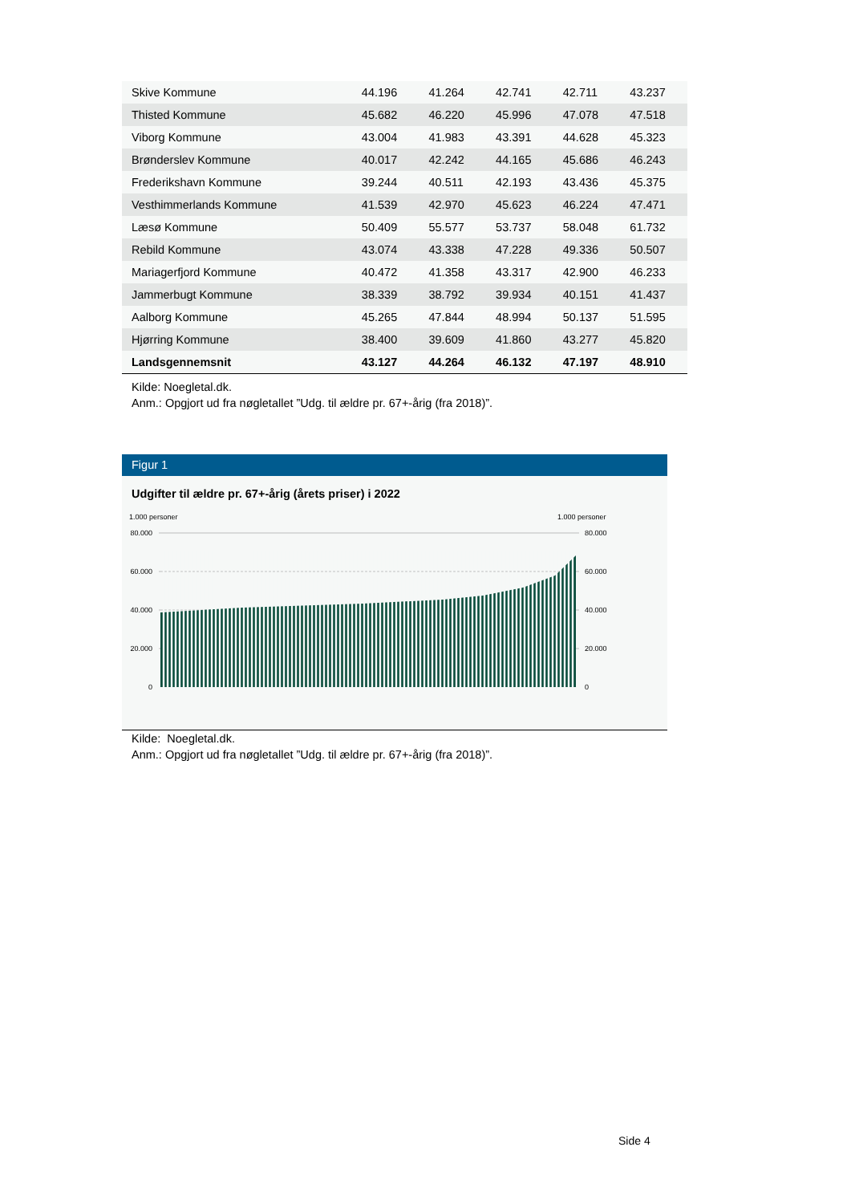| Skive Kommune | 44.196 | 41.264 | 42.741 | 42.711 | 43.237 |
| Thisted Kommune | 45.682 | 46.220 | 45.996 | 47.078 | 47.518 |
| Viborg Kommune | 43.004 | 41.983 | 43.391 | 44.628 | 45.323 |
| Brønderslev Kommune | 40.017 | 42.242 | 44.165 | 45.686 | 46.243 |
| Frederikshavn Kommune | 39.244 | 40.511 | 42.193 | 43.436 | 45.375 |
| Vesthimmerlands Kommune | 41.539 | 42.970 | 45.623 | 46.224 | 47.471 |
| Læsø Kommune | 50.409 | 55.577 | 53.737 | 58.048 | 61.732 |
| Rebild Kommune | 43.074 | 43.338 | 47.228 | 49.336 | 50.507 |
| Mariagerfjord Kommune | 40.472 | 41.358 | 43.317 | 42.900 | 46.233 |
| Jammerbugt Kommune | 38.339 | 38.792 | 39.934 | 40.151 | 41.437 |
| Aalborg Kommune | 45.265 | 47.844 | 48.994 | 50.137 | 51.595 |
| Hjørring Kommune | 38.400 | 39.609 | 41.860 | 43.277 | 45.820 |
| Landsgennemsnit | 43.127 | 44.264 | 46.132 | 47.197 | 48.910 |
Kilde: Noegletal.dk.
Anm.: Opgjort ud fra nøgletallet ”Udg. til ældre pr. 67+-årig (fra 2018)”.
Figur 1
Udgifter til ældre pr. 67+-årig (årets priser) i 2022
1.000 personer
1.000 personer
80.000
60.000
40.000
20.000
0
80.000
60.000
40.000
20.000
0
Kilde: Noegletal.dk.
Anm.: Opgjort ud fra nøgletallet ”Udg. til ældre pr. 67+-årig (fra 2018)”.
Side 4